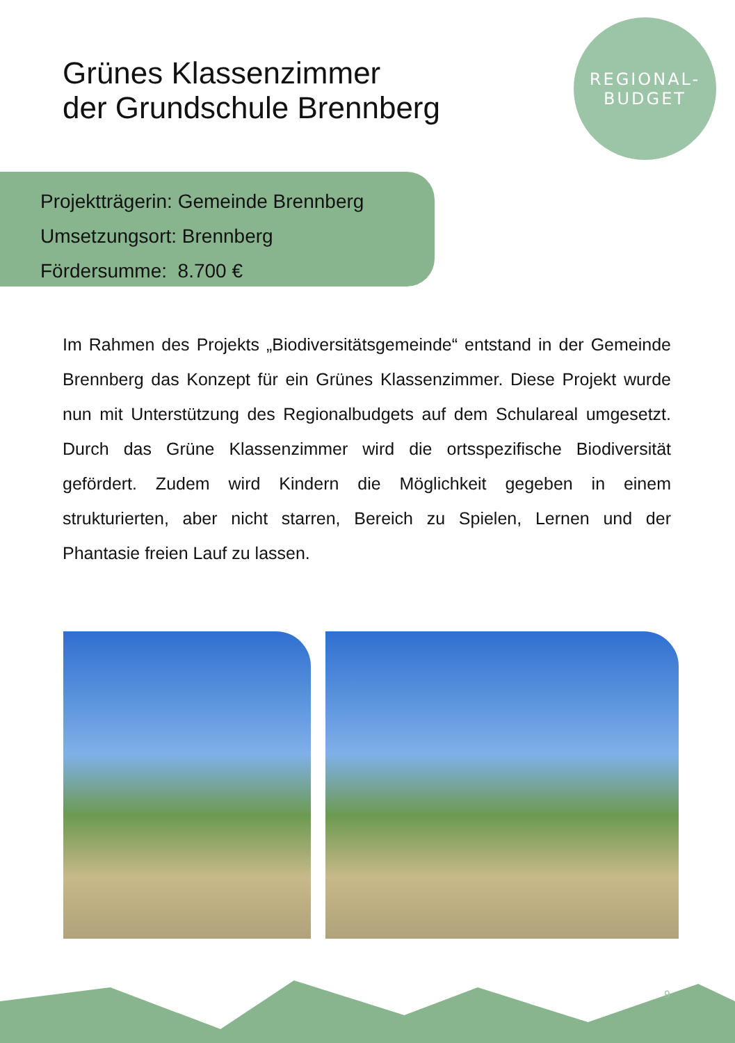Grünes Klassenzimmer
der Grundschule Brennberg
REGIONAL-
BUDGET
Projektträgerin: Gemeinde Brennberg
Umsetzungsort: Brennberg
Fördersumme: 8.700 €
Im Rahmen des Projekts „Biodiversitätsgemeinde“ entstand in der Gemeinde Brennberg das Konzept für ein Grünes Klassenzimmer. Diese Projekt wurde nun mit Unterstützung des Regionalbudgets auf dem Schulareal umgesetzt. Durch das Grüne Klassenzimmer wird die ortsspezifische Biodiversität gefördert. Zudem wird Kindern die Möglichkeit gegeben in einem strukturierten, aber nicht starren, Bereich zu Spielen, Lernen und der Phantasie freien Lauf zu lassen.
9